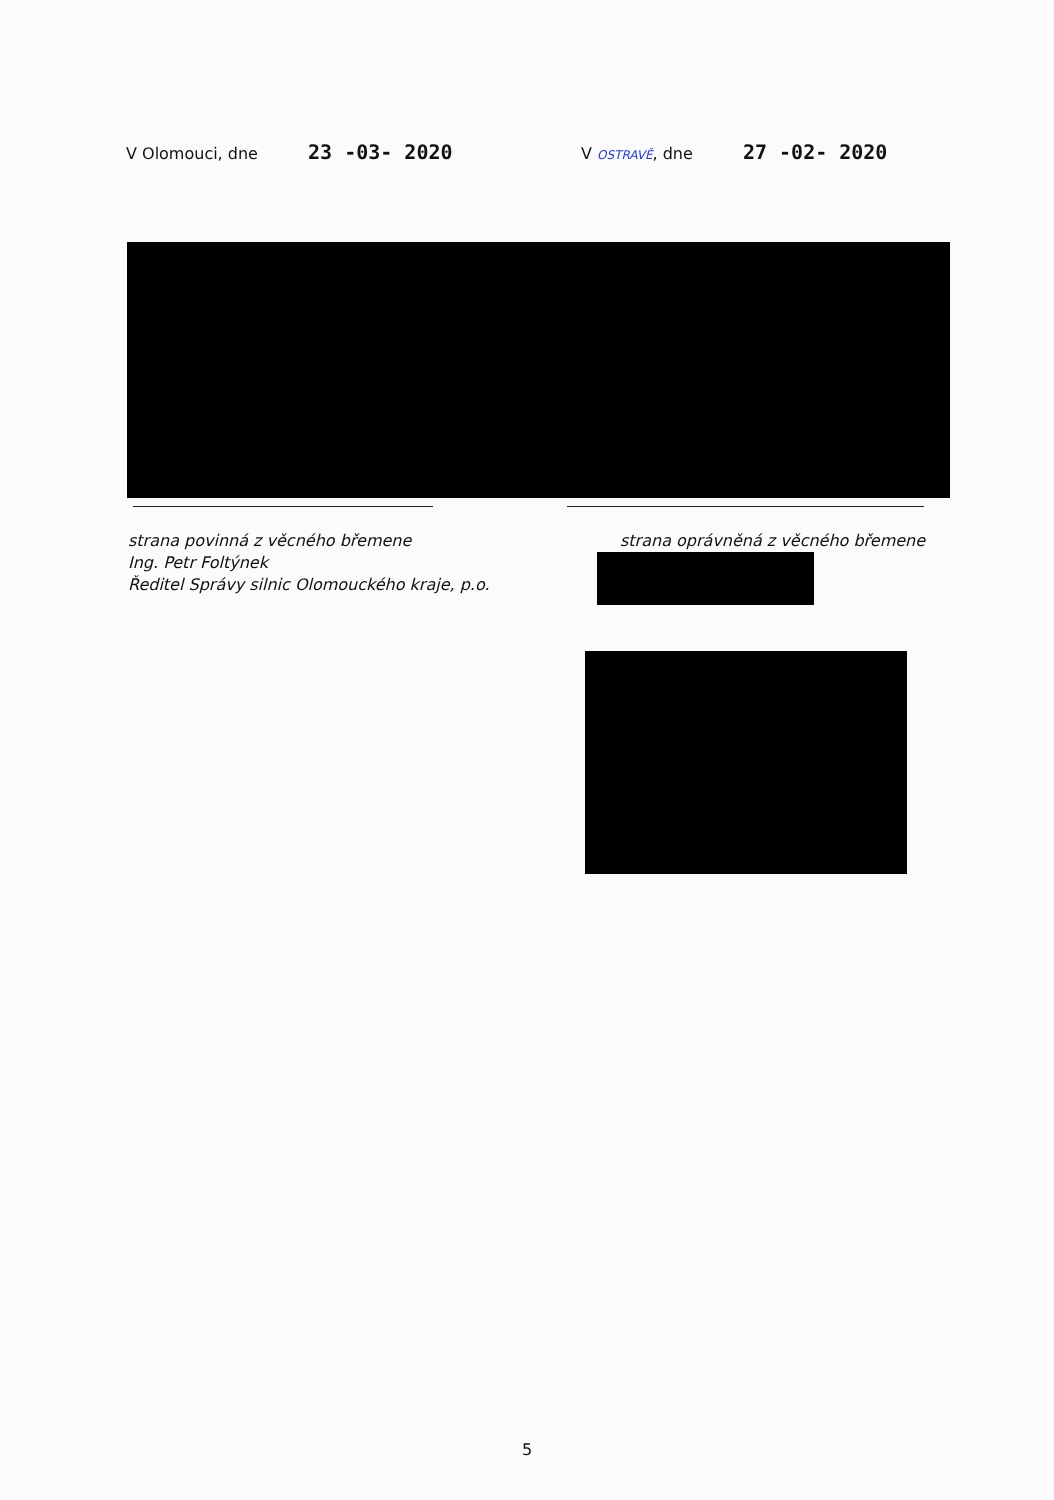V Olomouci, dne 23 -03- 2020
V OSTRAVĚ, dne 27 -02- 2020
strana povinná z věcného břemene
Ing. Petr Foltýnek
Ředitel Správy silnic Olomouckého kraje, p.o.
strana oprávněná z věcného břemene
5